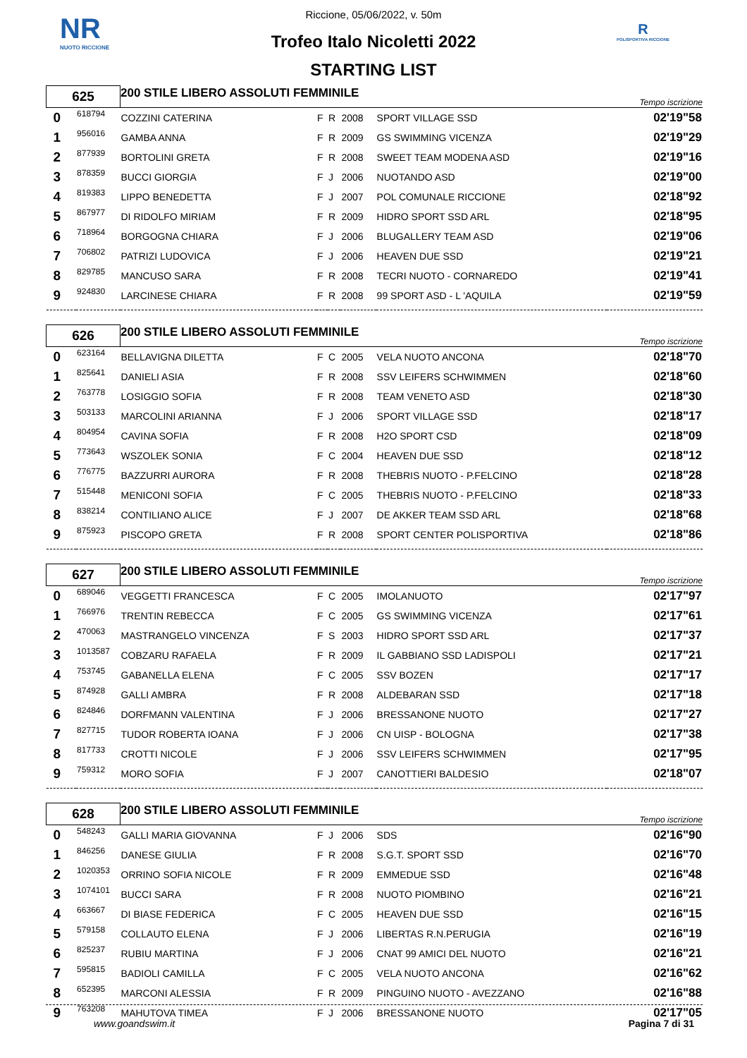NR
NUOTO RICCIONE
R
POLISPORTIVA RICCIONE
Riccione, 05/06/2022, v. 50m
Trofeo Italo Nicoletti 2022
STARTING LIST
| 625 | | 200 STILE LIBERO ASSOLUTI FEMMINILE | | | | | Tempo iscrizione |
| 0 | 618794 | COZZINI CATERINA | F | R | 2008 | SPORT VILLAGE SSD | 02'19"58 |
| 1 | 956016 | GAMBA ANNA | F | R | 2009 | GS SWIMMING VICENZA | 02'19"29 |
| 2 | 877939 | BORTOLINI GRETA | F | R | 2008 | SWEET TEAM MODENA ASD | 02'19"16 |
| 3 | 878359 | BUCCI GIORGIA | F | J | 2006 | NUOTANDO ASD | 02'19"00 |
| 4 | 819383 | LIPPO BENEDETTA | F | J | 2007 | POL COMUNALE RICCIONE | 02'18"92 |
| 5 | 867977 | DI RIDOLFO MIRIAM | F | R | 2009 | HIDRO SPORT SSD ARL | 02'18"95 |
| 6 | 718964 | BORGOGNA CHIARA | F | J | 2006 | BLUGALLERY TEAM ASD | 02'19"06 |
| 7 | 706802 | PATRIZI LUDOVICA | F | J | 2006 | HEAVEN DUE SSD | 02'19"21 |
| 8 | 829785 | MANCUSO SARA | F | R | 2008 | TECRI NUOTO - CORNAREDO | 02'19"41 |
| 9 | 924830 | LARCINESE CHIARA | F | R | 2008 | 99 SPORT ASD - L 'AQUILA | 02'19"59 |
| 626 | | 200 STILE LIBERO ASSOLUTI FEMMINILE | | | | | Tempo iscrizione |
| 0 | 623164 | BELLAVIGNA DILETTA | F | C | 2005 | VELA NUOTO ANCONA | 02'18"70 |
| 1 | 825641 | DANIELI ASIA | F | R | 2008 | SSV LEIFERS SCHWIMMEN | 02'18"60 |
| 2 | 763778 | LOSIGGIO SOFIA | F | R | 2008 | TEAM VENETO ASD | 02'18"30 |
| 3 | 503133 | MARCOLINI ARIANNA | F | J | 2006 | SPORT VILLAGE SSD | 02'18"17 |
| 4 | 804954 | CAVINA SOFIA | F | R | 2008 | H2O SPORT CSD | 02'18"09 |
| 5 | 773643 | WSZOLEK SONIA | F | C | 2004 | HEAVEN DUE SSD | 02'18"12 |
| 6 | 776775 | BAZZURRI AURORA | F | R | 2008 | THEBRIS NUOTO - P.FELCINO | 02'18"28 |
| 7 | 515448 | MENICONI SOFIA | F | C | 2005 | THEBRIS NUOTO - P.FELCINO | 02'18"33 |
| 8 | 838214 | CONTILIANO ALICE | F | J | 2007 | DE AKKER TEAM SSD ARL | 02'18"68 |
| 9 | 875923 | PISCOPO GRETA | F | R | 2008 | SPORT CENTER POLISPORTIVA | 02'18"86 |
| 627 | | 200 STILE LIBERO ASSOLUTI FEMMINILE | | | | | Tempo iscrizione |
| 0 | 689046 | VEGGETTI FRANCESCA | F | C | 2005 | IMOLANUOTO | 02'17"97 |
| 1 | 766976 | TRENTIN REBECCA | F | C | 2005 | GS SWIMMING VICENZA | 02'17"61 |
| 2 | 470063 | MASTRANGELO VINCENZA | F | S | 2003 | HIDRO SPORT SSD ARL | 02'17"37 |
| 3 | 1013587 | COBZARU RAFAELA | F | R | 2009 | IL GABBIANO SSD LADISPOLI | 02'17"21 |
| 4 | 753745 | GABANELLA ELENA | F | C | 2005 | SSV BOZEN | 02'17"17 |
| 5 | 874928 | GALLI AMBRA | F | R | 2008 | ALDEBARAN SSD | 02'17"18 |
| 6 | 824846 | DORFMANN VALENTINA | F | J | 2006 | BRESSANONE NUOTO | 02'17"27 |
| 7 | 827715 | TUDOR ROBERTA IOANA | F | J | 2006 | CN UISP - BOLOGNA | 02'17"38 |
| 8 | 817733 | CROTTI NICOLE | F | J | 2006 | SSV LEIFERS SCHWIMMEN | 02'17"95 |
| 9 | 759312 | MORO SOFIA | F | J | 2007 | CANOTTIERI BALDESIO | 02'18"07 |
| 628 | | 200 STILE LIBERO ASSOLUTI FEMMINILE | | | | | Tempo iscrizione |
| 0 | 548243 | GALLI MARIA GIOVANNA | F | J | 2006 | SDS | 02'16"90 |
| 1 | 846256 | DANESE GIULIA | F | R | 2008 | S.G.T. SPORT SSD | 02'16"70 |
| 2 | 1020353 | ORRINO SOFIA NICOLE | F | R | 2009 | EMMEDUE SSD | 02'16"48 |
| 3 | 1074101 | BUCCI SARA | F | R | 2008 | NUOTO PIOMBINO | 02'16"21 |
| 4 | 663667 | DI BIASE FEDERICA | F | C | 2005 | HEAVEN DUE SSD | 02'16"15 |
| 5 | 579158 | COLLAUTO ELENA | F | J | 2006 | LIBERTAS R.N.PERUGIA | 02'16"19 |
| 6 | 825237 | RUBIU MARTINA | F | J | 2006 | CNAT 99 AMICI DEL NUOTO | 02'16"21 |
| 7 | 595815 | BADIOLI CAMILLA | F | C | 2005 | VELA NUOTO ANCONA | 02'16"62 |
| 8 | 652395 | MARCONI ALESSIA | F | R | 2009 | PINGUINO NUOTO - AVEZZANO | 02'16"88 |
| 9 | 763208 | MAHUTOVA TIMEA | F | J | 2006 | BRESSANONE NUOTO | 02'17"05 |
www.goandswim.it Pagina 7 di 31